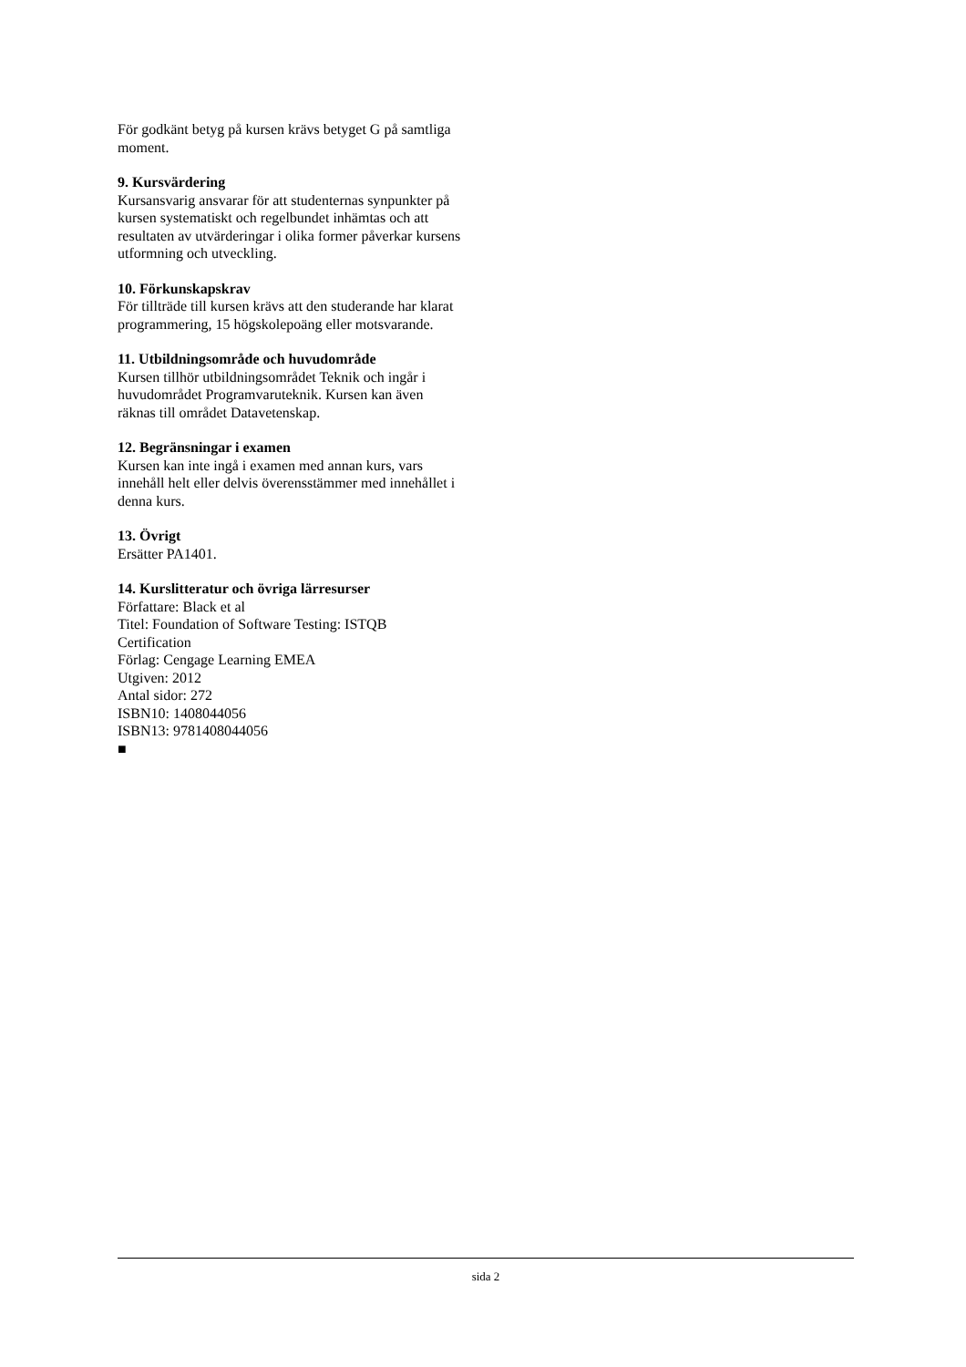För godkänt betyg på kursen krävs betyget G på samtliga moment.
9. Kursvärdering
Kursansvarig ansvarar för att studenternas synpunkter på kursen systematiskt och regelbundet inhämtas och att resultaten av utvärderingar i olika former påverkar kursens utformning och utveckling.
10. Förkunskapskrav
För tillträde till kursen krävs att den studerande har klarat programmering, 15 högskolepoäng eller motsvarande.
11. Utbildningsområde och huvudområde
Kursen tillhör utbildningsområdet Teknik och ingår i huvudområdet Programvaruteknik. Kursen kan även räknas till området Datavetenskap.
12. Begränsningar i examen
Kursen kan inte ingå i examen med annan kurs, vars innehåll helt eller delvis överensstämmer med innehållet i denna kurs.
13. Övrigt
Ersätter PA1401.
14. Kurslitteratur och övriga lärresurser
Författare: Black et al
Titel: Foundation of Software Testing: ISTQB Certification
Förlag: Cengage Learning EMEA
Utgiven: 2012
Antal sidor: 272
ISBN10: 1408044056
ISBN13: 9781408044056
■
sida 2